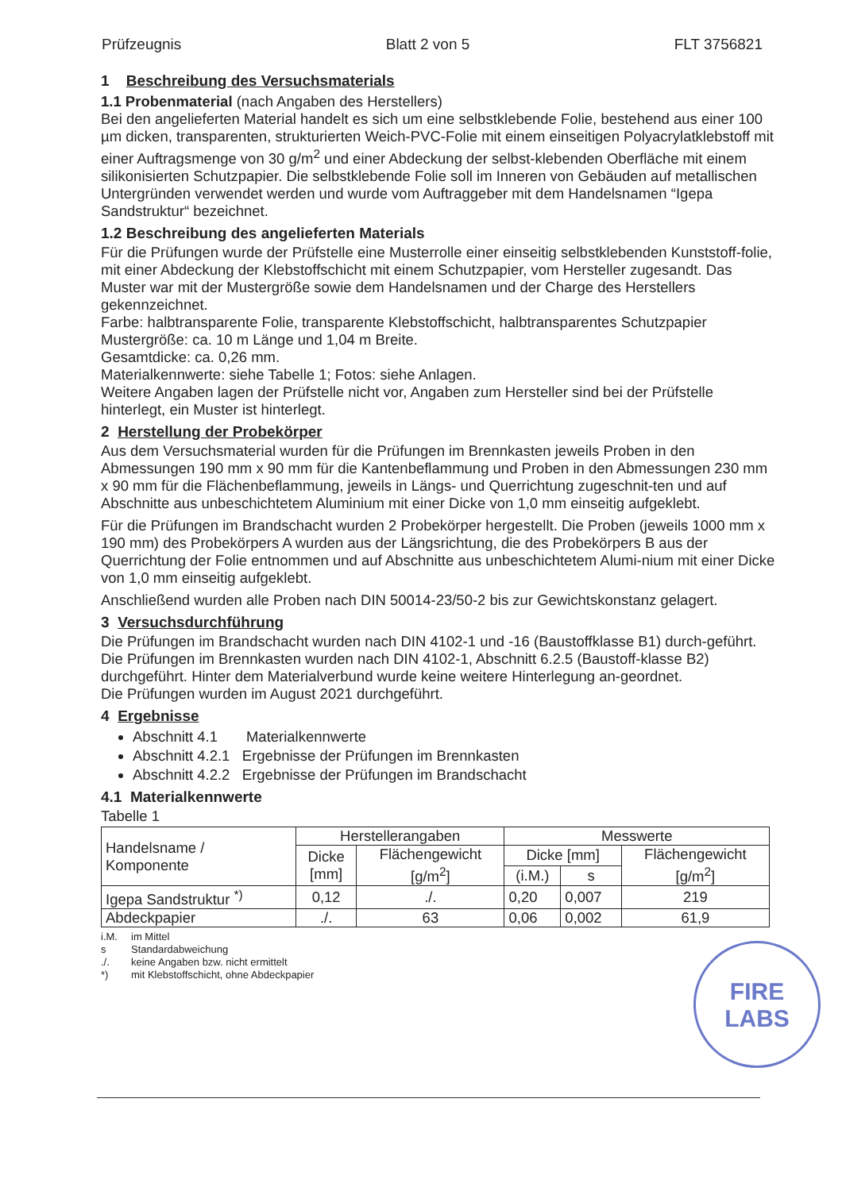Prüfzeugnis Blatt 2 von 5 FLT 3756821
1 Beschreibung des Versuchsmaterials
1.1 Probenmaterial (nach Angaben des Herstellers)
Bei den angelieferten Material handelt es sich um eine selbstklebende Folie, bestehend aus einer 100 µm dicken, transparenten, strukturierten Weich-PVC-Folie mit einem einseitigen Polyacrylatklebstoff mit einer Auftragsmenge von 30 g/m<sup>2</sup> und einer Abdeckung der selbst-klebenden Oberfläche mit einem silikonisierten Schutzpapier. Die selbstklebende Folie soll im Inneren von Gebäuden auf metallischen Untergründen verwendet werden und wurde vom Auftraggeber mit dem Handelsnamen “Igepa Sandstruktur“ bezeichnet.
1.2 Beschreibung des angelieferten Materials
Für die Prüfungen wurde der Prüfstelle eine Musterrolle einer einseitig selbstklebenden Kunststoff-folie, mit einer Abdeckung der Klebstoffschicht mit einem Schutzpapier, vom Hersteller zugesandt. Das Muster war mit der Mustergröße sowie dem Handelsnamen und der Charge des Herstellers gekennzeichnet.
Farbe: halbtransparente Folie, transparente Klebstoffschicht, halbtransparentes Schutzpapier
Mustergröße: ca. 10 m Länge und 1,04 m Breite.
Gesamtdicke: ca. 0,26 mm.
Materialkennwerte: siehe Tabelle 1; Fotos: siehe Anlagen.
Weitere Angaben lagen der Prüfstelle nicht vor, Angaben zum Hersteller sind bei der Prüfstelle hinterlegt, ein Muster ist hinterlegt.
2 Herstellung der Probekörper
Aus dem Versuchsmaterial wurden für die Prüfungen im Brennkasten jeweils Proben in den Abmessungen 190 mm x 90 mm für die Kantenbeflammung und Proben in den Abmessungen 230 mm x 90 mm für die Flächenbeflammung, jeweils in Längs- und Querrichtung zugeschnit-ten und auf Abschnitte aus unbeschichtetem Aluminium mit einer Dicke von 1,0 mm einseitig aufgeklebt.
Für die Prüfungen im Brandschacht wurden 2 Probekörper hergestellt. Die Proben (jeweils 1000 mm x 190 mm) des Probekörpers A wurden aus der Längsrichtung, die des Probekörpers B aus der Querrichtung der Folie entnommen und auf Abschnitte aus unbeschichtetem Alumi-nium mit einer Dicke von 1,0 mm einseitig aufgeklebt.
Anschließend wurden alle Proben nach DIN 50014-23/50-2 bis zur Gewichtskonstanz gelagert.
3 Versuchsdurchführung
Die Prüfungen im Brandschacht wurden nach DIN 4102-1 und -16 (Baustoffklasse B1) durch-geführt. Die Prüfungen im Brennkasten wurden nach DIN 4102-1, Abschnitt 6.2.5 (Baustoff-klasse B2) durchgeführt. Hinter dem Materialverbund wurde keine weitere Hinterlegung an-geordnet.
Die Prüfungen wurden im August 2021 durchgeführt.
4 Ergebnisse
Abschnitt 4.1 Materialkennwerte
Abschnitt 4.2.1 Ergebnisse der Prüfungen im Brennkasten
Abschnitt 4.2.2 Ergebnisse der Prüfungen im Brandschacht
4.1 Materialkennwerte
Tabelle 1
| Handelsname / Komponente | Herstellerangaben | | Messwerte | | |
| --- | --- | --- | --- | --- | --- |
| | Dicke [mm] | Flächengewicht [g/m<sup>2</sup>] | Dicke [mm] | | Flächengewicht [g/m<sup>2</sup>] |
| | | | (i.M.) | s | |
| Igepa Sandstruktur <sup>*)</sup> | 0,12 | ./. | 0,20 | 0,007 | 219 |
| Abdeckpapier | ./. | 63 | 0,06 | 0,002 | 61,9 |
i.M. im Mittel
s Standardabweichung
./. keine Angaben bzw. nicht ermittelt
*) mit Klebstoffschicht, ohne Abdeckpapier
FIRE
LABS